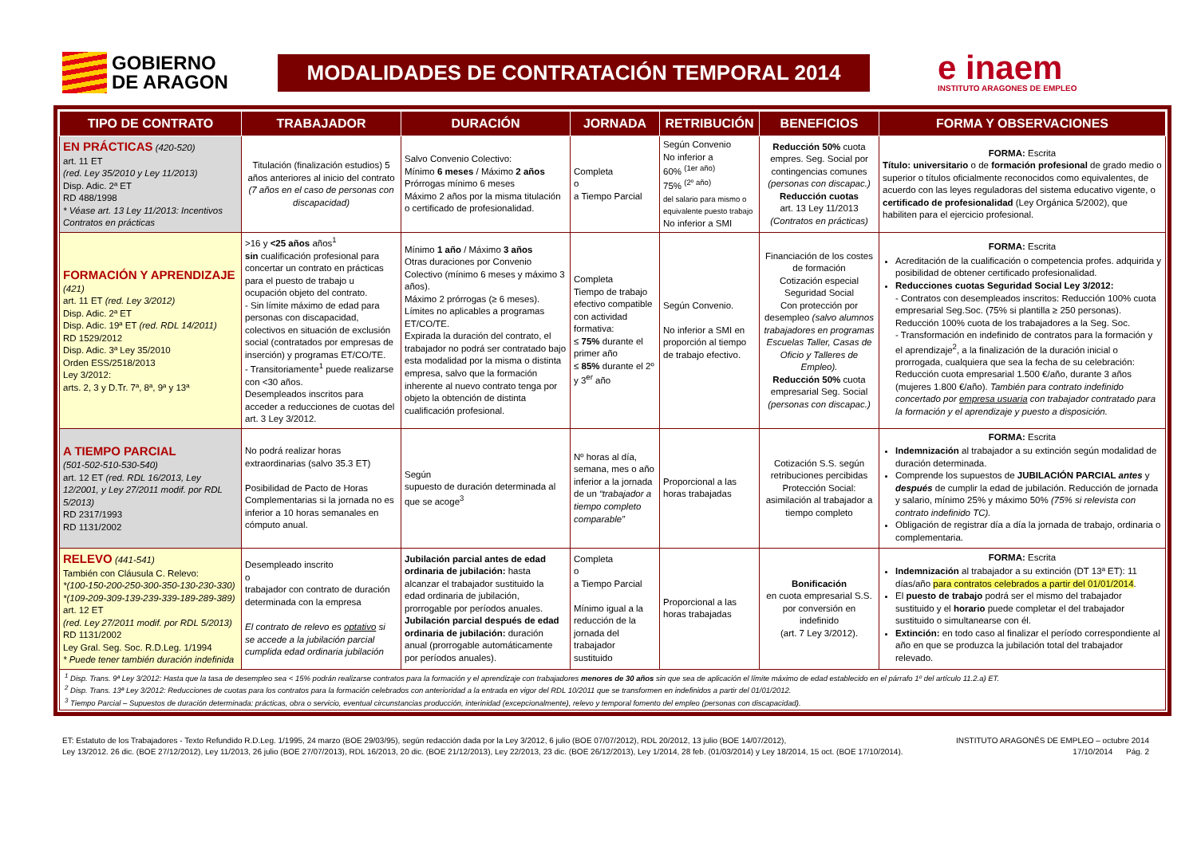GOBIERNO
DE ARAGON
MODALIDADES DE CONTRATACIÓN TEMPORAL 2014
e inaem
INSTITUTO ARAGONES DE EMPLEO
| TIPO DE CONTRATO | TRABAJADOR | DURACIÓN | JORNADA | RETRIBUCIÓN | BENEFICIOS | FORMA Y OBSERVACIONES |
| --- | --- | --- | --- | --- | --- | --- |
| EN PRÁCTICAS (420-520) art. 11 ET (red. Ley 35/2010 y Ley 11/2013) Disp. Adic. 2ª ET RD 488/1998 * Véase art. 13 Ley 11/2013: Incentivos Contratos en prácticas | Titulación (finalización estudios) 5 años anteriores al inicio del contrato (7 años en el caso de personas con discapacidad) | Salvo Convenio Colectivo: Mínimo 6 meses / Máximo 2 años Prórrogas mínimo 6 meses Máximo 2 años por la misma titulación o certificado de profesionalidad. | Completa o a Tiempo Parcial | Según Convenio No inferior a 60% <sup>(1er año)</sup> 75% <sup>(2º año)</sup> del salario para mismo o equivalente puesto trabajo No inferior a SMI | Reducción 50% cuota empres. Seg. Social por contingencias comunes (personas con discapac.) Reducción cuotas art. 13 Ley 11/2013 (Contratos en prácticas) | FORMA: Escrita Título: universitario o de formación profesional de grado medio o superior o títulos oficialmente reconocidos como equivalentes, de acuerdo con las leyes reguladoras del sistema educativo vigente, o certificado de profesionalidad (Ley Orgánica 5/2002), que habiliten para el ejercicio profesional. |
| FORMACIÓN Y APRENDIZAJE (421) art. 11 ET (red. Ley 3/2012) Disp. Adic. 2ª ET Disp. Adic. 19ª ET (red. RDL 14/2011) RD 1529/2012 Disp. Adic. 3ª Ley 35/2010 Orden ESS/2518/2013 Ley 3/2012: arts. 2, 3 y D.Tr. 7ª, 8ª, 9ª y 13ª | >16 y <25 años años<sup>1</sup> sin cualificación profesional para concertar un contrato en prácticas para el puesto de trabajo u ocupación objeto del contrato. - Sin límite máximo de edad para personas con discapacidad, colectivos en situación de exclusión social (contratados por empresas de inserción) y programas ET/CO/TE. - Transitoriamente<sup>1</sup> puede realizarse con <30 años. Desempleados inscritos para acceder a reducciones de cuotas del art. 3 Ley 3/2012. | Mínimo 1 año / Máximo 3 años Otras duraciones por Convenio Colectivo (mínimo 6 meses y máximo 3 años). Máximo 2 prórrogas (≥ 6 meses). Límites no aplicables a programas ET/CO/TE. Expirada la duración del contrato, el trabajador no podrá ser contratado bajo esta modalidad por la misma o distinta empresa, salvo que la formación inherente al nuevo contrato tenga por objeto la obtención de distinta cualificación profesional. | Completa Tiempo de trabajo efectivo compatible con actividad formativa: ≤ 75% durante el primer año ≤ 85% durante el 2º y 3<sup>er</sup> año | Según Convenio. No inferior a SMI en proporción al tiempo de trabajo efectivo. | Financiación de los costes de formación Cotización especial Seguridad Social Con protección por desempleo (salvo alumnos trabajadores en programas Escuelas Taller, Casas de Oficio y Talleres de Empleo). Reducción 50% cuota empresarial Seg. Social (personas con discapac.) | FORMA: Escrita Acreditación de la cualificación o competencia profes. adquirida y posibilidad de obtener certificado profesionalidad. Reducciones cuotas Seguridad Social Ley 3/2012: - Contratos con desempleados inscritos: Reducción 100% cuota empresarial Seg.Soc. (75% si plantilla ≥ 250 personas). Reducción 100% cuota de los trabajadores a la Seg. Soc. - Transformación en indefinido de contratos para la formación y el aprendizaje<sup>2</sup>, a la finalización de la duración inicial o prorrogada, cualquiera que sea la fecha de su celebración: Reducción cuota empresarial 1.500 €/año, durante 3 años (mujeres 1.800 €/año). También para contrato indefinido concertado por empresa usuaria con trabajador contratado para la formación y el aprendizaje y puesto a disposición. |
| A TIEMPO PARCIAL (501-502-510-530-540) art. 12 ET (red. RDL 16/2013, Ley 12/2001, y Ley 27/2011 modif. por RDL 5/2013) RD 2317/1993 RD 1131/2002 | No podrá realizar horas extraordinarias (salvo 35.3 ET) Posibilidad de Pacto de Horas Complementarias si la jornada no es inferior a 10 horas semanales en cómputo anual. | Según supuesto de duración determinada al que se acoge<sup>3</sup> | Nº horas al día, semana, mes o año inferior a la jornada de un “trabajador a tiempo completo comparable” | Proporcional a las horas trabajadas | Cotización S.S. según retribuciones percibidas Protección Social: asimilación al trabajador a tiempo completo | FORMA: Escrita Indemnización al trabajador a su extinción según modalidad de duración determinada. Comprende los supuestos de JUBILACIÓN PARCIAL antes y después de cumplir la edad de jubilación. Reducción de jornada y salario, mínimo 25% y máximo 50% (75% si relevista con contrato indefinido TC). Obligación de registrar día a día la jornada de trabajo, ordinaria o complementaria. |
| RELEVO (441-541) También con Cláusula C. Relevo: *(100-150-200-250-300-350-130-230-330) *(109-209-309-139-239-339-189-289-389) art. 12 ET (red. Ley 27/2011 modif. por RDL 5/2013) RD 1131/2002 Ley Gral. Seg. Soc. R.D.Leg. 1/1994 * Puede tener también duración indefinida | Desempleado inscrito o trabajador con contrato de duración determinada con la empresa El contrato de relevo es optativo si se accede a la jubilación parcial cumplida edad ordinaria jubilación | Jubilación parcial antes de edad ordinaria de jubilación: hasta alcanzar el trabajador sustituido la edad ordinaria de jubilación, prorrogable por períodos anuales. Jubilación parcial después de edad ordinaria de jubilación: duración anual (prorrogable automáticamente por períodos anuales). | Completa o a Tiempo Parcial Mínimo igual a la reducción de la jornada del trabajador sustituido | Proporcional a las horas trabajadas | Bonificación en cuota empresarial S.S. por conversión en indefinido (art. 7 Ley 3/2012). | FORMA: Escrita Indemnización al trabajador a su extinción (DT 13ª ET): 11 días/año para contratos celebrados a partir del 01/01/2014 . El puesto de trabajo podrá ser el mismo del trabajador sustituido y el horario puede completar el del trabajador sustituido o simultanearse con él. Extinción: en todo caso al finalizar el período correspondiente al año en que se produzca la jubilación total del trabajador relevado. |
| <sup>1</sup> Disp. Trans. 9ª Ley 3/2012: Hasta que la tasa de desempleo sea < 15% podrán realizarse contratos para la formación y el aprendizaje con trabajadores menores de 30 años sin que sea de aplicación el límite máximo de edad establecido en el párrafo 1º del artículo 11.2.a) ET. <sup>2</sup> Disp. Trans. 13ª Ley 3/2012: Reducciones de cuotas para los contratos para la formación celebrados con anterioridad a la entrada en vigor del RDL 10/2011 que se transformen en indefinidos a partir del 01/01/2012. <sup>3</sup> Tiempo Parcial – Supuestos de duración determinada: prácticas, obra o servicio, eventual circunstancias producción, interinidad (excepcionalmente), relevo y temporal fomento del empleo (personas con discapacidad). | | | | | | |
ET: Estatuto de los Trabajadores - Texto Refundido R.D.Leg. 1/1995, 24 marzo (BOE 29/03/95), según redacción dada por la Ley 3/2012, 6 julio (BOE 07/07/2012), RDL 20/2012, 13 julio (BOE 14/07/2012),
Ley 13/2012. 26 dic. (BOE 27/12/2012), Ley 11/2013, 26 julio (BOE 27/07/2013), RDL 16/2013, 20 dic. (BOE 21/12/2013), Ley 22/2013, 23 dic. (BOE 26/12/2013), Ley 1/2014, 28 feb. (01/03/2014) y Ley 18/2014, 15 oct. (BOE 17/10/2014).
INSTITUTO ARAGONÉS DE EMPLEO – octubre 2014
17/10/2014 Pág. 2